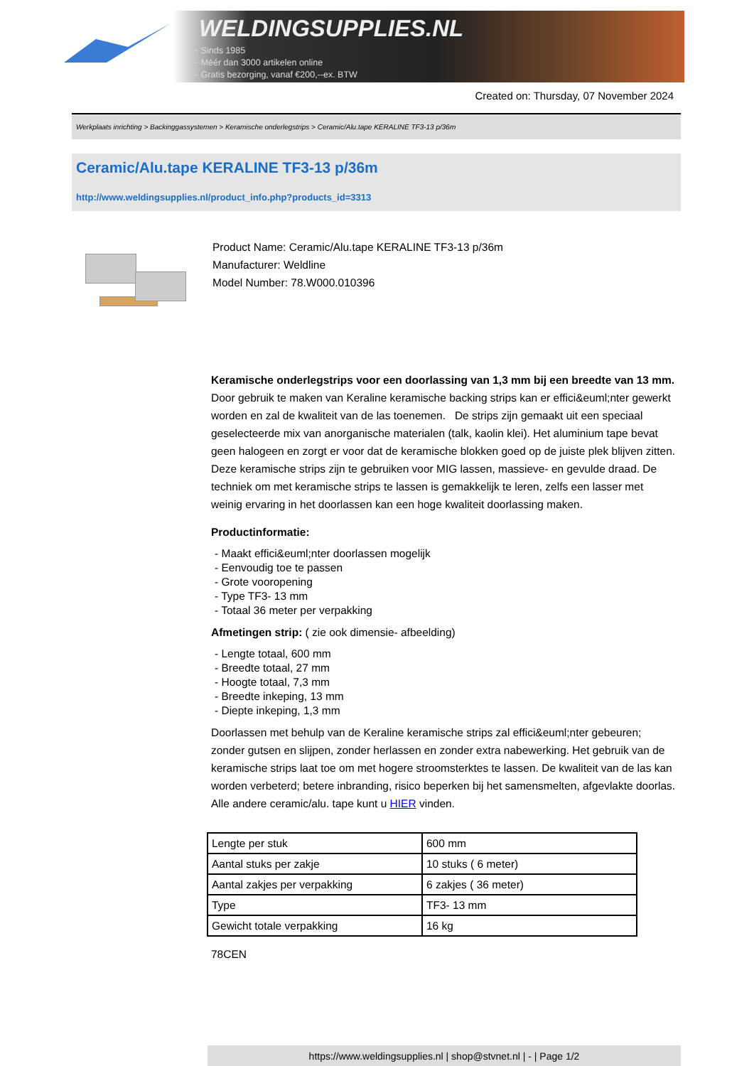WELDINGSUPPLIES.NL
- Sinds 1985
- Méér dan 3000 artikelen online
- Gratis bezorging, vanaf €200,--ex. BTW
Created on: Thursday, 07 November 2024
Werkplaats inrichting > Backinggassystemen > Keramische onderlegstrips > Ceramic/Alu.tape KERALINE TF3-13 p/36m
Ceramic/Alu.tape KERALINE TF3-13 p/36m
http://www.weldingsupplies.nl/product_info.php?products_id=3313
Product Name: Ceramic/Alu.tape KERALINE TF3-13 p/36m
Manufacturer: Weldline
Model Number: 78.W000.010396
Keramische onderlegstrips voor een doorlassing van 1,3 mm bij een breedte van 13 mm. Door gebruik te maken van Keraline keramische backing strips kan er effici&euml;nter gewerkt worden en zal de kwaliteit van de las toenemen. De strips zijn gemaakt uit een speciaal geselecteerde mix van anorganische materialen (talk, kaolin klei). Het aluminium tape bevat geen halogeen en zorgt er voor dat de keramische blokken goed op de juiste plek blijven zitten.
Deze keramische strips zijn te gebruiken voor MIG lassen, massieve- en gevulde draad. De techniek om met keramische strips te lassen is gemakkelijk te leren, zelfs een lasser met weinig ervaring in het doorlassen kan een hoge kwaliteit doorlassing maken.
Productinformatie:
- Maakt effici&euml;nter doorlassen mogelijk
- Eenvoudig toe te passen
- Grote vooropening
- Type TF3- 13 mm
- Totaal 36 meter per verpakking
Afmetingen strip: ( zie ook dimensie- afbeelding)
- Lengte totaal, 600 mm
- Breedte totaal, 27 mm
- Hoogte totaal, 7,3 mm
- Breedte inkeping, 13 mm
- Diepte inkeping, 1,3 mm
Doorlassen met behulp van de Keraline keramische strips zal effici&euml;nter gebeuren; zonder gutsen en slijpen, zonder herlassen en zonder extra nabewerking. Het gebruik van de keramische strips laat toe om met hogere stroomsterktes te lassen. De kwaliteit van de las kan worden verbeterd; betere inbranding, risico beperken bij het samensmelten, afgevlakte doorlas.
Alle andere ceramic/alu. tape kunt u HIER vinden.
| Lengte per stuk | 600 mm |
| Aantal stuks per zakje | 10 stuks ( 6 meter) |
| Aantal zakjes per verpakking | 6 zakjes ( 36 meter) |
| Type | TF3- 13 mm |
| Gewicht totale verpakking | 16 kg |
78CEN
https://www.weldingsupplies.nl | shop@stvnet.nl | - | Page 1/2